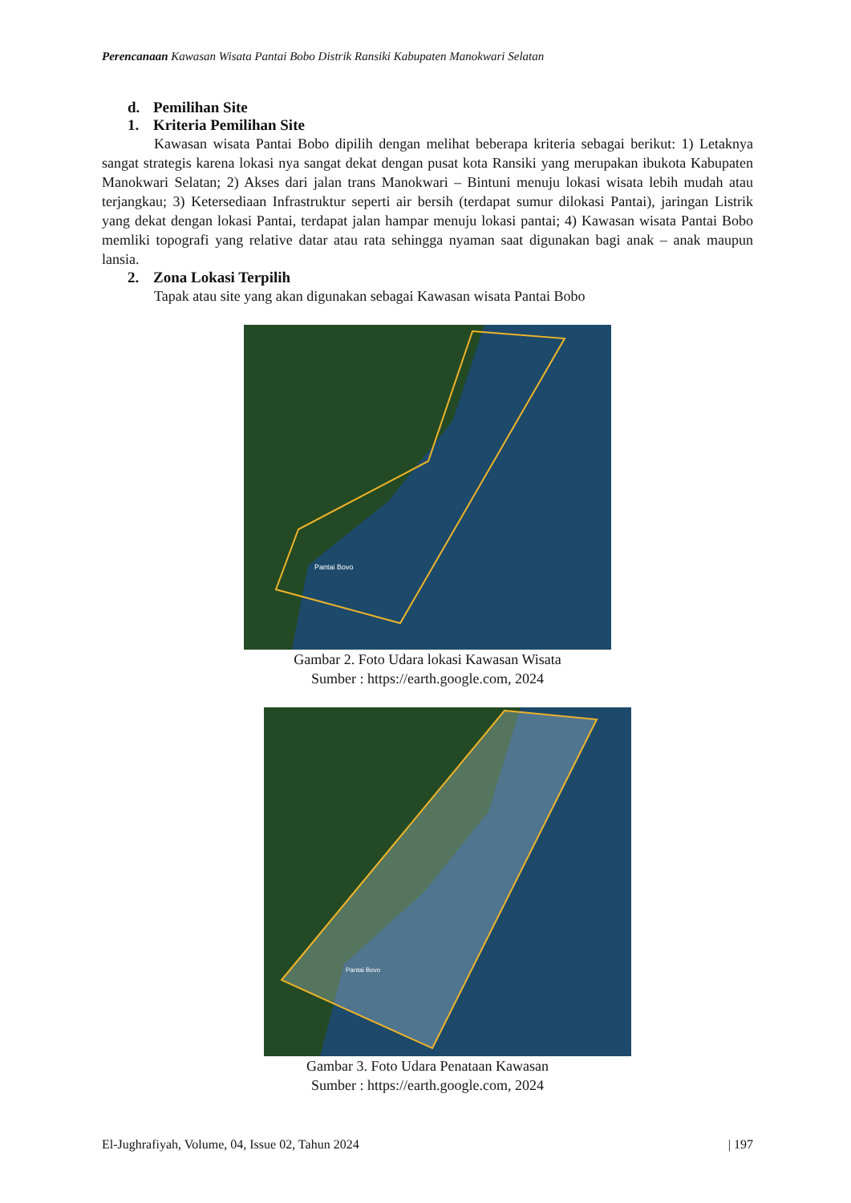Perencanaan Kawasan Wisata Pantai Bobo Distrik Ransiki Kabupaten Manokwari Selatan
d. Pemilihan Site
1. Kriteria Pemilihan Site
Kawasan wisata Pantai Bobo dipilih dengan melihat beberapa kriteria sebagai berikut: 1) Letaknya sangat strategis karena lokasi nya sangat dekat dengan pusat kota Ransiki yang merupakan ibukota Kabupaten Manokwari Selatan; 2) Akses dari jalan trans Manokwari – Bintuni menuju lokasi wisata lebih mudah atau terjangkau; 3) Ketersediaan Infrastruktur seperti air bersih (terdapat sumur dilokasi Pantai), jaringan Listrik yang dekat dengan lokasi Pantai, terdapat jalan hampar menuju lokasi pantai; 4) Kawasan wisata Pantai Bobo memliki topografi yang relative datar atau rata sehingga nyaman saat digunakan bagi anak – anak maupun lansia.
2. Zona Lokasi Terpilih
Tapak atau site yang akan digunakan sebagai Kawasan wisata Pantai Bobo
Pantai Bovo
Gambar 2. Foto Udara lokasi Kawasan Wisata
Sumber : https://earth.google.com, 2024
Pantai Bovo
Gambar 3. Foto Udara Penataan Kawasan
Sumber : https://earth.google.com, 2024
El-Jughrafiyah, Volume, 04, Issue 02, Tahun 2024 | 197